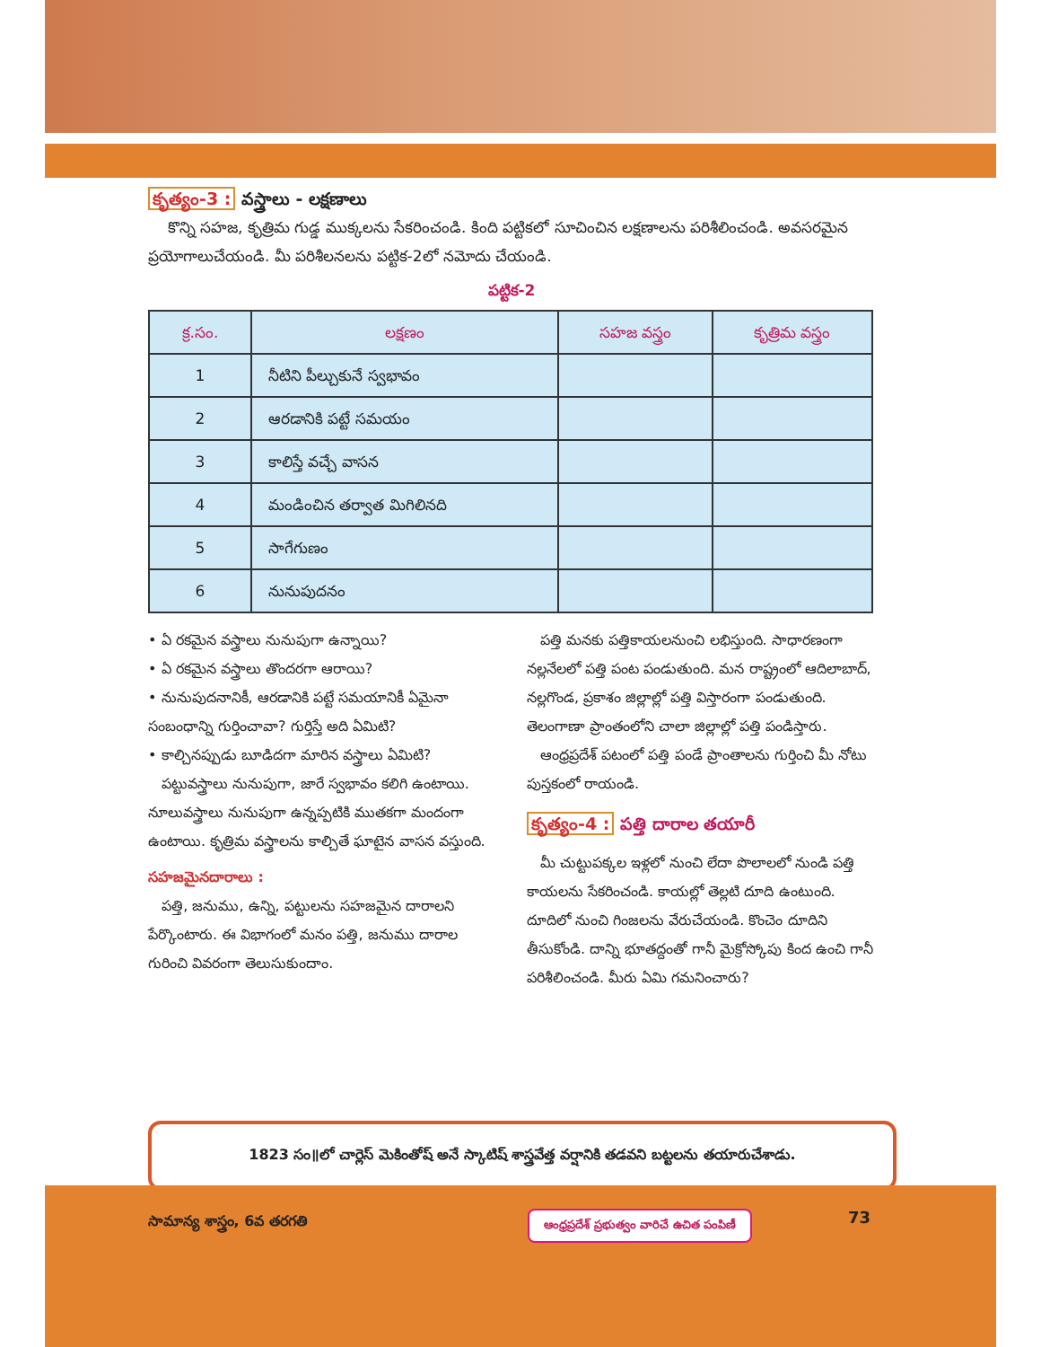కృత్యం-3 : వస్త్రాలు - లక్షణాలు
కొన్ని సహజ, కృత్రిమ గుడ్డ ముక్కలను సేకరించండి. కింది పట్టికలో సూచించిన లక్షణాలను పరిశీలించండి. అవసరమైన ప్రయోగాలుచేయండి. మీ పరిశీలనలను పట్టిక-2లో నమోదు చేయండి.
పట్టిక-2
| క్ర.సం. | లక్షణం | సహజ వస్త్రం | కృత్రిమ వస్త్రం |
| --- | --- | --- | --- |
| 1 | నీటిని పీల్చుకునే స్వభావం | | |
| 2 | ఆరడానికి పట్టే సమయం | | |
| 3 | కాలిస్తే వచ్చే వాసన | | |
| 4 | మండించిన తర్వాత మిగిలినది | | |
| 5 | సాగేగుణం | | |
| 6 | నునుపుదనం | | |
• ఏ రకమైన వస్త్రాలు నునుపుగా ఉన్నాయి?
• ఏ రకమైన వస్త్రాలు తొందరగా ఆరాయి?
• నునుపుదనానికీ, ఆరడానికి పట్టే సమయానికీ ఏమైనా సంబంధాన్ని గుర్తించావా? గుర్తిస్తే అది ఏమిటి?
• కాల్చినప్పుడు బూడిదగా మారిన వస్త్రాలు ఏమిటి?
పట్టువస్త్రాలు నునుపుగా, జారే స్వభావం కలిగి ఉంటాయి. నూలువస్త్రాలు నునుపుగా ఉన్నప్పటికి ముతకగా మందంగా ఉంటాయి. కృత్రిమ వస్త్రాలను కాల్చితే ఘాటైన వాసన వస్తుంది.
సహజమైనదారాలు :
పత్తి, జనుము, ఉన్ని, పట్టులను సహజమైన దారాలని పేర్కొంటారు. ఈ విభాగంలో మనం పత్తి, జనుము దారాల గురించి వివరంగా తెలుసుకుందాం.
పత్తి మనకు పత్తికాయలనుంచి లభిస్తుంది. సాధారణంగా నల్లనేలలో పత్తి పంట పండుతుంది. మన రాష్ట్రంలో ఆదిలాబాద్, నల్లగొండ, ప్రకాశం జిల్లాల్లో పత్తి విస్తారంగా పండుతుంది. తెలంగాణా ప్రాంతంలోని చాలా జిల్లాల్లో పత్తి పండిస్తారు.
ఆంధ్రప్రదేశ్ పటంలో పత్తి పండే ప్రాంతాలను గుర్తించి మీ నోటు పుస్తకంలో రాయండి.
కృత్యం-4 : పత్తి దారాల తయారీ
మీ చుట్టుపక్కల ఇళ్లలో నుంచి లేదా పొలాలలో నుండి పత్తి కాయలను సేకరించండి. కాయల్లో తెల్లటి దూది ఉంటుంది. దూదిలో నుంచి గింజలను వేరుచేయండి. కొంచెం దూదిని తీసుకోండి. దాన్ని భూతద్దంతో గానీ మైక్రోస్కోపు కింద ఉంచి గానీ పరిశీలించండి. మీరు ఏమి గమనించారు?
1823 సం॥లో చార్లెస్ మెకింతోష్ అనే స్కాటిష్ శాస్త్రవేత్త వర్షానికి తడవని బట్టలను తయారుచేశాడు.
సామాన్య శాస్త్రం, 6వ తరగతి
ఆంధ్రప్రదేశ్ ప్రభుత్వం వారిచే ఉచిత పంపిణీ
73